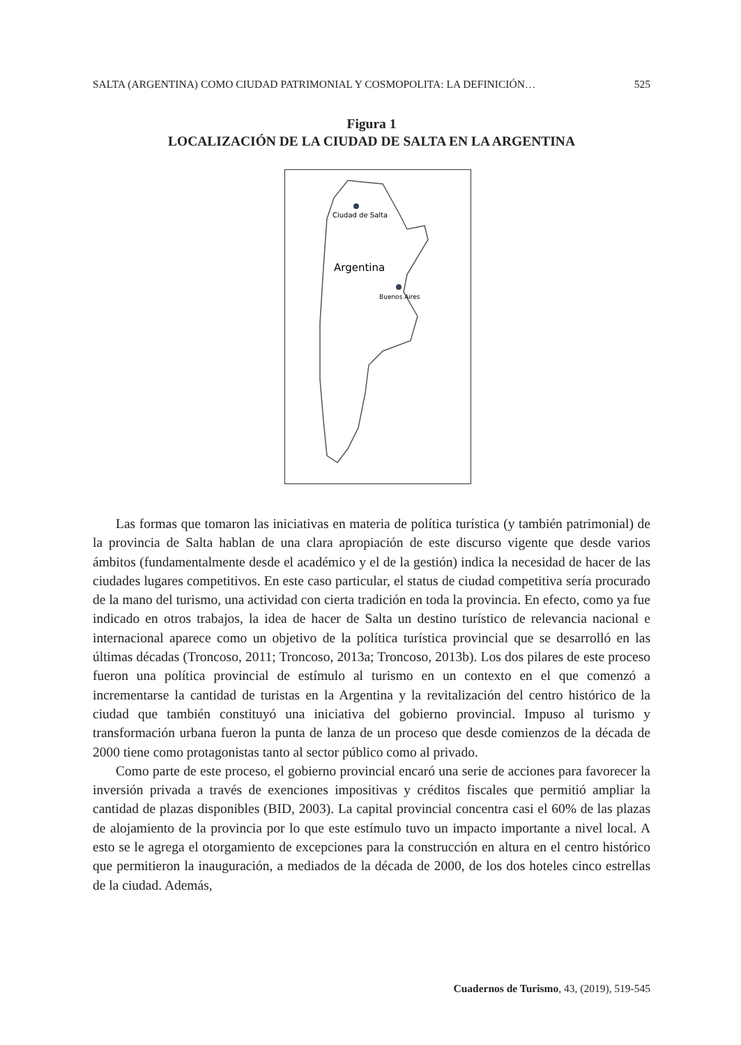SALTA (ARGENTINA) COMO CIUDAD PATRIMONIAL Y COSMOPOLITA: LA DEFINICIÓN… 525
Figura 1
LOCALIZACIÓN DE LA CIUDAD DE SALTA EN LA ARGENTINA
Ciudad de Salta
Argentina
Buenos Aires
Las formas que tomaron las iniciativas en materia de política turística (y también patrimonial) de la provincia de Salta hablan de una clara apropiación de este discurso vigente que desde varios ámbitos (fundamentalmente desde el académico y el de la gestión) indica la necesidad de hacer de las ciudades lugares competitivos. En este caso particular, el status de ciudad competitiva sería procurado de la mano del turismo, una actividad con cierta tradición en toda la provincia. En efecto, como ya fue indicado en otros trabajos, la idea de hacer de Salta un destino turístico de relevancia nacional e internacional aparece como un objetivo de la política turística provincial que se desarrolló en las últimas décadas (Troncoso, 2011; Troncoso, 2013a; Troncoso, 2013b). Los dos pilares de este proceso fueron una política provincial de estímulo al turismo en un contexto en el que comenzó a incrementarse la cantidad de turistas en la Argentina y la revitalización del centro histórico de la ciudad que también constituyó una iniciativa del gobierno provincial. Impuso al turismo y transformación urbana fueron la punta de lanza de un proceso que desde comienzos de la década de 2000 tiene como protagonistas tanto al sector público como al privado.
Como parte de este proceso, el gobierno provincial encaró una serie de acciones para favorecer la inversión privada a través de exenciones impositivas y créditos fiscales que permitió ampliar la cantidad de plazas disponibles (BID, 2003). La capital provincial concentra casi el 60% de las plazas de alojamiento de la provincia por lo que este estímulo tuvo un impacto importante a nivel local. A esto se le agrega el otorgamiento de excepciones para la construcción en altura en el centro histórico que permitieron la inauguración, a mediados de la década de 2000, de los dos hoteles cinco estrellas de la ciudad. Además,
Cuadernos de Turismo, 43, (2019), 519-545